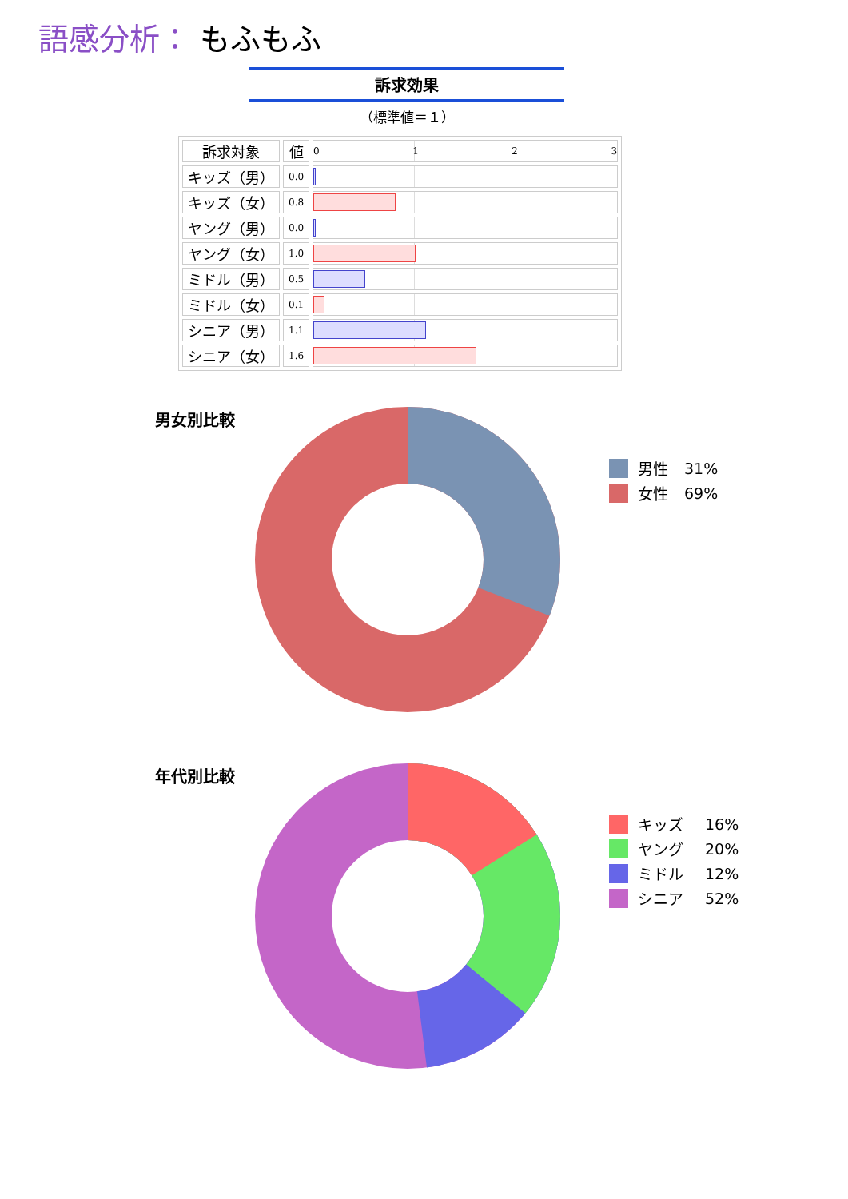語感分析： もふもふ
訴求効果
（標準値＝１）
| 訴求対象 | 値 | 0 1 2 3 |
| キッズ（男） | 0.0 | |
| キッズ（女） | 0.8 | |
| ヤング（男） | 0.0 | |
| ヤング（女） | 1.0 | |
| ミドル（男） | 0.5 | |
| ミドル（女） | 0.1 | |
| シニア（男） | 1.1 | |
| シニア（女） | 1.6 | |
男女別比較
男性 31%
女性 69%
年代別比較
キッズ 16%
ヤング 20%
ミドル 12%
シニア 52%